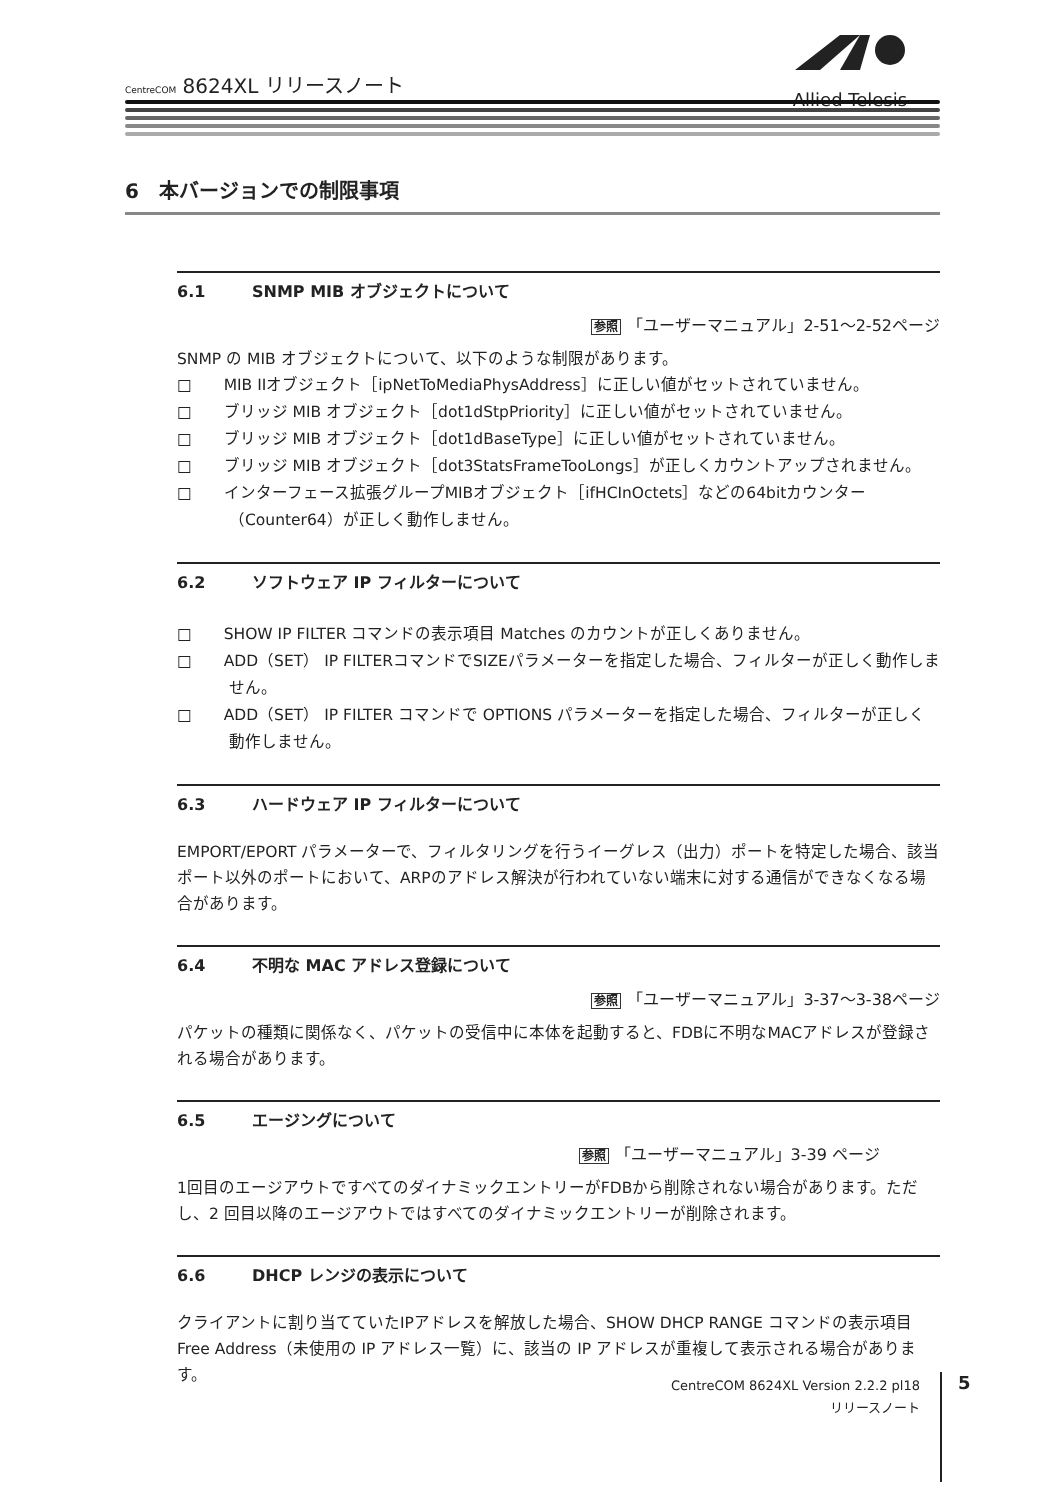CentreCOM 8624XL リリースノート
Allied Telesis
6　本バージョンでの制限事項
6.1 SNMP MIB オブジェクトについて
参照 「ユーザーマニュアル」2-51～2-52ページ
SNMP の MIB オブジェクトについて、以下のような制限があります。
□　　MIB IIオブジェクト［ipNetToMediaPhysAddress］に正しい値がセットされていません。
□　　ブリッジ MIB オブジェクト［dot1dStpPriority］に正しい値がセットされていません。
□　　ブリッジ MIB オブジェクト［dot1dBaseType］に正しい値がセットされていません。
□　　ブリッジ MIB オブジェクト［dot3StatsFrameTooLongs］が正しくカウントアップされません。
□　　インターフェース拡張グループMIBオブジェクト［ifHCInOctets］などの64bitカウンター（Counter64）が正しく動作しません。
6.2 ソフトウェア IP フィルターについて
□　　SHOW IP FILTER コマンドの表示項目 Matches のカウントが正しくありません。
□　　ADD（SET） IP FILTERコマンドでSIZEパラメーターを指定した場合、フィルターが正しく動作しません。
□　　ADD（SET） IP FILTER コマンドで OPTIONS パラメーターを指定した場合、フィルターが正しく動作しません。
6.3 ハードウェア IP フィルターについて
EMPORT/EPORT パラメーターで、フィルタリングを行うイーグレス（出力）ポートを特定した場合、該当ポート以外のポートにおいて、ARPのアドレス解決が行われていない端末に対する通信ができなくなる場合があります。
6.4 不明な MAC アドレス登録について
参照 「ユーザーマニュアル」3-37～3-38ページ
パケットの種類に関係なく、パケットの受信中に本体を起動すると、FDBに不明なMACアドレスが登録される場合があります。
6.5 エージングについて
参照 「ユーザーマニュアル」3-39 ページ
1回目のエージアウトですべてのダイナミックエントリーがFDBから削除されない場合があります。ただし、2 回目以降のエージアウトではすべてのダイナミックエントリーが削除されます。
6.6 DHCP レンジの表示について
クライアントに割り当てていたIPアドレスを解放した場合、SHOW DHCP RANGE コマンドの表示項目 Free Address（未使用の IP アドレス一覧）に、該当の IP アドレスが重複して表示される場合があります。
CentreCOM 8624XL Version 2.2.2 pl18
リリースノート
5